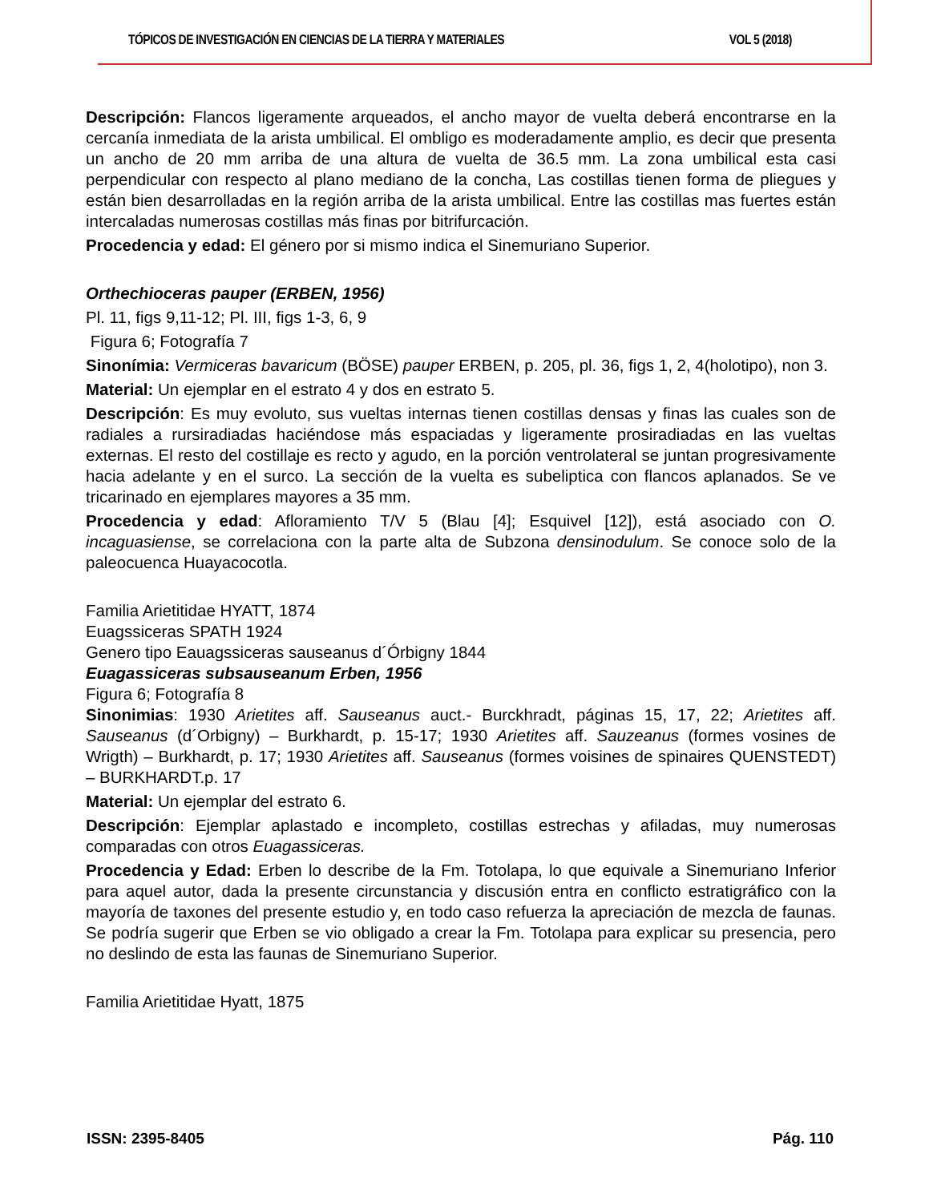TÓPICOS DE INVESTIGACIÓN EN CIENCIAS DE LA TIERRA Y MATERIALES VOL 5 (2018)
Descripción: Flancos ligeramente arqueados, el ancho mayor de vuelta deberá encontrarse en la cercanía inmediata de la arista umbilical. El ombligo es moderadamente amplio, es decir que presenta un ancho de 20 mm arriba de una altura de vuelta de 36.5 mm. La zona umbilical esta casi perpendicular con respecto al plano mediano de la concha, Las costillas tienen forma de pliegues y están bien desarrolladas en la región arriba de la arista umbilical. Entre las costillas mas fuertes están intercaladas numerosas costillas más finas por bitrifurcación.
Procedencia y edad: El género por si mismo indica el Sinemuriano Superior.
Orthechioceras pauper (ERBEN, 1956)
Pl. 11, figs 9,11-12; Pl. III, figs 1-3, 6, 9
Figura 6; Fotografía 7
Sinonímia: Vermiceras bavaricum (BÖSE) pauper ERBEN, p. 205, pl. 36, figs 1, 2, 4(holotipo), non 3.
Material: Un ejemplar en el estrato 4 y dos en estrato 5.
Descripción: Es muy evoluto, sus vueltas internas tienen costillas densas y finas las cuales son de radiales a rursiradiadas haciéndose más espaciadas y ligeramente prosiradiadas en las vueltas externas. El resto del costillaje es recto y agudo, en la porción ventrolateral se juntan progresivamente hacia adelante y en el surco. La sección de la vuelta es subeliptica con flancos aplanados. Se ve tricarinado en ejemplares mayores a 35 mm.
Procedencia y edad: Afloramiento T/V 5 (Blau [4]; Esquivel [12]), está asociado con O. incaguasiense, se correlaciona con la parte alta de Subzona densinodulum. Se conoce solo de la paleocuenca Huayacocotla.
Familia Arietitidae HYATT, 1874
Euagssiceras SPATH 1924
Genero tipo Eauagssiceras sauseanus d´Órbigny 1844
Euagassiceras subsauseanum Erben, 1956
Figura 6; Fotografía 8
Sinonimias: 1930 Arietites aff. Sauseanus auct.- Burckhradt, páginas 15, 17, 22; Arietites aff. Sauseanus (d´Orbigny) – Burkhardt, p. 15-17; 1930 Arietites aff. Sauzeanus (formes vosines de Wrigth) – Burkhardt, p. 17; 1930 Arietites aff. Sauseanus (formes voisines de spinaires QUENSTEDT) – BURKHARDT.p. 17
Material: Un ejemplar del estrato 6.
Descripción: Ejemplar aplastado e incompleto, costillas estrechas y afiladas, muy numerosas comparadas con otros Euagassiceras.
Procedencia y Edad: Erben lo describe de la Fm. Totolapa, lo que equivale a Sinemuriano Inferior para aquel autor, dada la presente circunstancia y discusión entra en conflicto estratigráfico con la mayoría de taxones del presente estudio y, en todo caso refuerza la apreciación de mezcla de faunas. Se podría sugerir que Erben se vio obligado a crear la Fm. Totolapa para explicar su presencia, pero no deslindo de esta las faunas de Sinemuriano Superior.
Familia Arietitidae Hyatt, 1875
ISSN: 2395-8405 Pág. 110